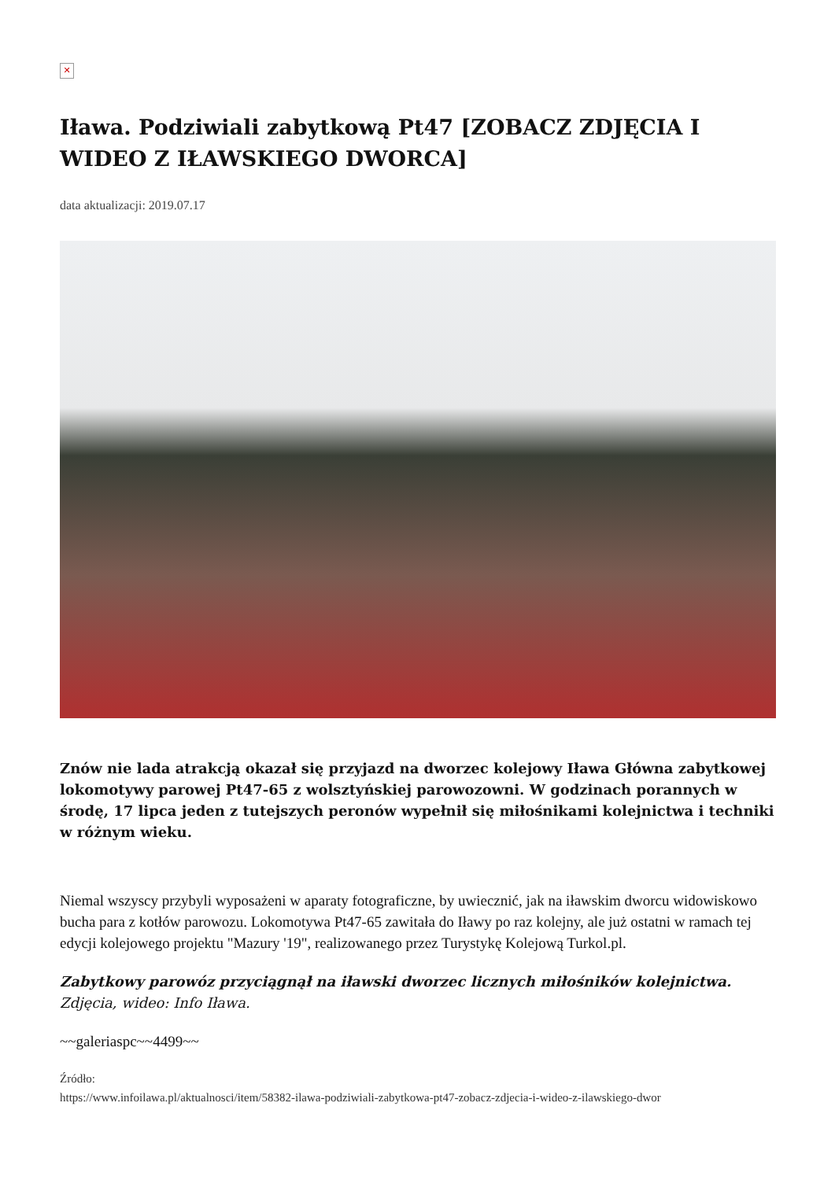✕
Iława. Podziwiali zabytkową Pt47 [ZOBACZ ZDJĘCIA I WIDEO Z IŁAWSKIEGO DWORCA]
data aktualizacji: 2019.07.17
Znów nie lada atrakcją okazał się przyjazd na dworzec kolejowy Iława Główna zabytkowej lokomotywy parowej Pt47-65 z wolsztyńskiej parowozowni. W godzinach porannych w środę, 17 lipca jeden z tutejszych peronów wypełnił się miłośnikami kolejnictwa i techniki w różnym wieku.
Niemal wszyscy przybyli wyposażeni w aparaty fotograficzne, by uwiecznić, jak na iławskim dworcu widowiskowo bucha para z kotłów parowozu. Lokomotywa Pt47-65 zawitała do Iławy po raz kolejny, ale już ostatni w ramach tej edycji kolejowego projektu "Mazury '19", realizowanego przez Turystykę Kolejową Turkol.pl.
Zabytkowy parowóz przyciągnął na iławski dworzec licznych miłośników kolejnictwa.
Zdjęcia, wideo: Info Iława.
~~galeriaspc~~4499~~
Źródło:
https://www.infoilawa.pl/aktualnosci/item/58382-ilawa-podziwiali-zabytkowa-pt47-zobacz-zdjecia-i-wideo-z-ilawskiego-dwor